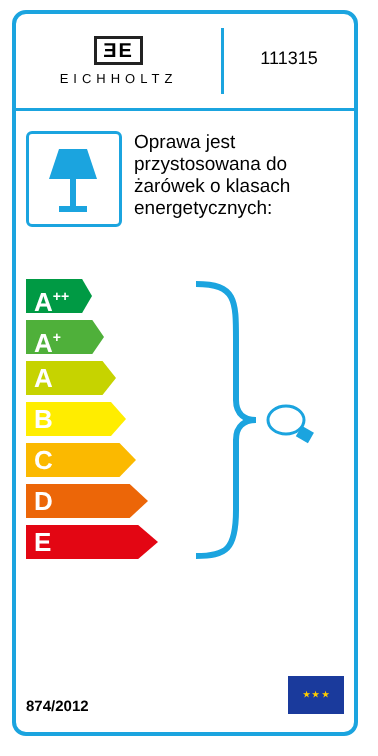ƎE
EICHHOLTZ
111315
Oprawa jest przystosowana do żarówek o klasach energetycznych:
A<sup>++</sup>
A<sup>+</sup>
A
B
C
D
E
874/2012
★ ★ ★